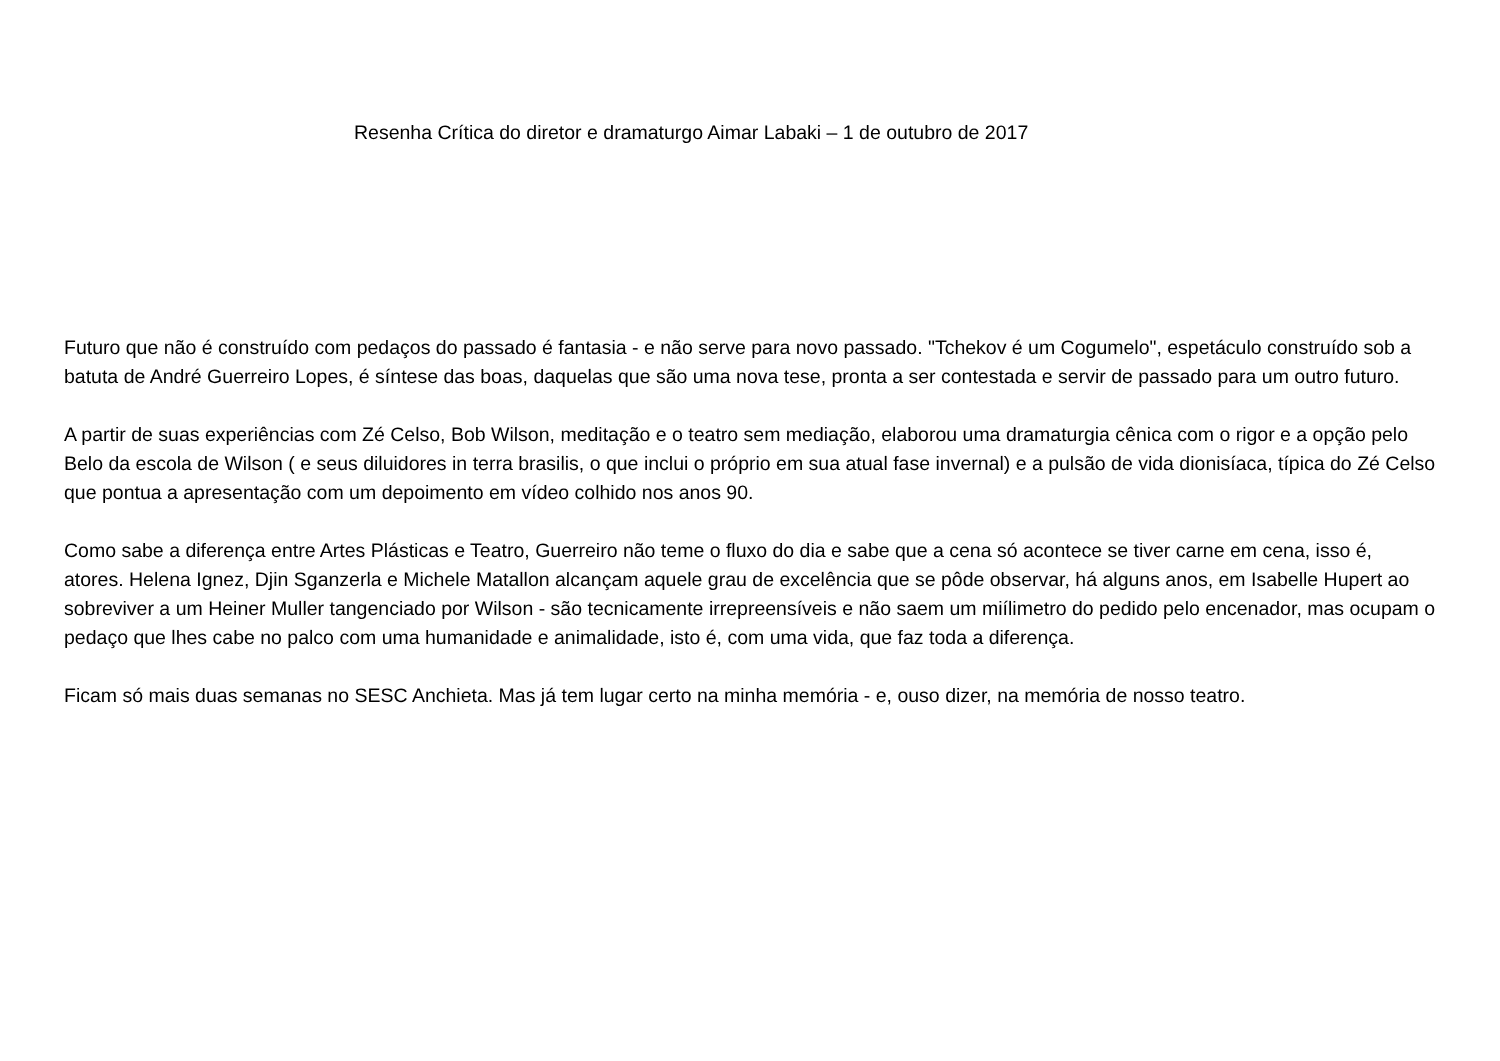Resenha Crítica do diretor e dramaturgo Aimar Labaki – 1 de outubro de 2017
Futuro que não é construído com pedaços do passado é fantasia - e não serve para novo passado. "Tchekov é um Cogumelo", espetáculo construído sob a batuta de André Guerreiro Lopes, é síntese das boas, daquelas que são uma nova tese, pronta a ser contestada e servir de passado para um outro futuro.
A partir de suas experiências com Zé Celso, Bob Wilson, meditação e o teatro sem mediação, elaborou uma dramaturgia cênica com o rigor e a opção pelo Belo da escola de Wilson ( e seus diluidores in terra brasilis, o que inclui o próprio em sua atual fase invernal) e a pulsão de vida dionisíaca, típica do Zé Celso que pontua a apresentação com um depoimento em vídeo colhido nos anos 90.
Como sabe a diferença entre Artes Plásticas e Teatro, Guerreiro não teme o fluxo do dia e sabe que a cena só acontece se tiver carne em cena, isso é, atores. Helena Ignez, Djin Sganzerla e Michele Matallon alcançam aquele grau de excelência que se pôde observar, há alguns anos, em Isabelle Hupert ao sobreviver a um Heiner Muller tangenciado por Wilson - são tecnicamente irrepreensíveis e não saem um miílimetro do pedido pelo encenador, mas ocupam o pedaço que lhes cabe no palco com uma humanidade e animalidade, isto é, com uma vida, que faz toda a diferença.
Ficam só mais duas semanas no SESC Anchieta. Mas já tem lugar certo na minha memória - e, ouso dizer, na memória de nosso teatro.